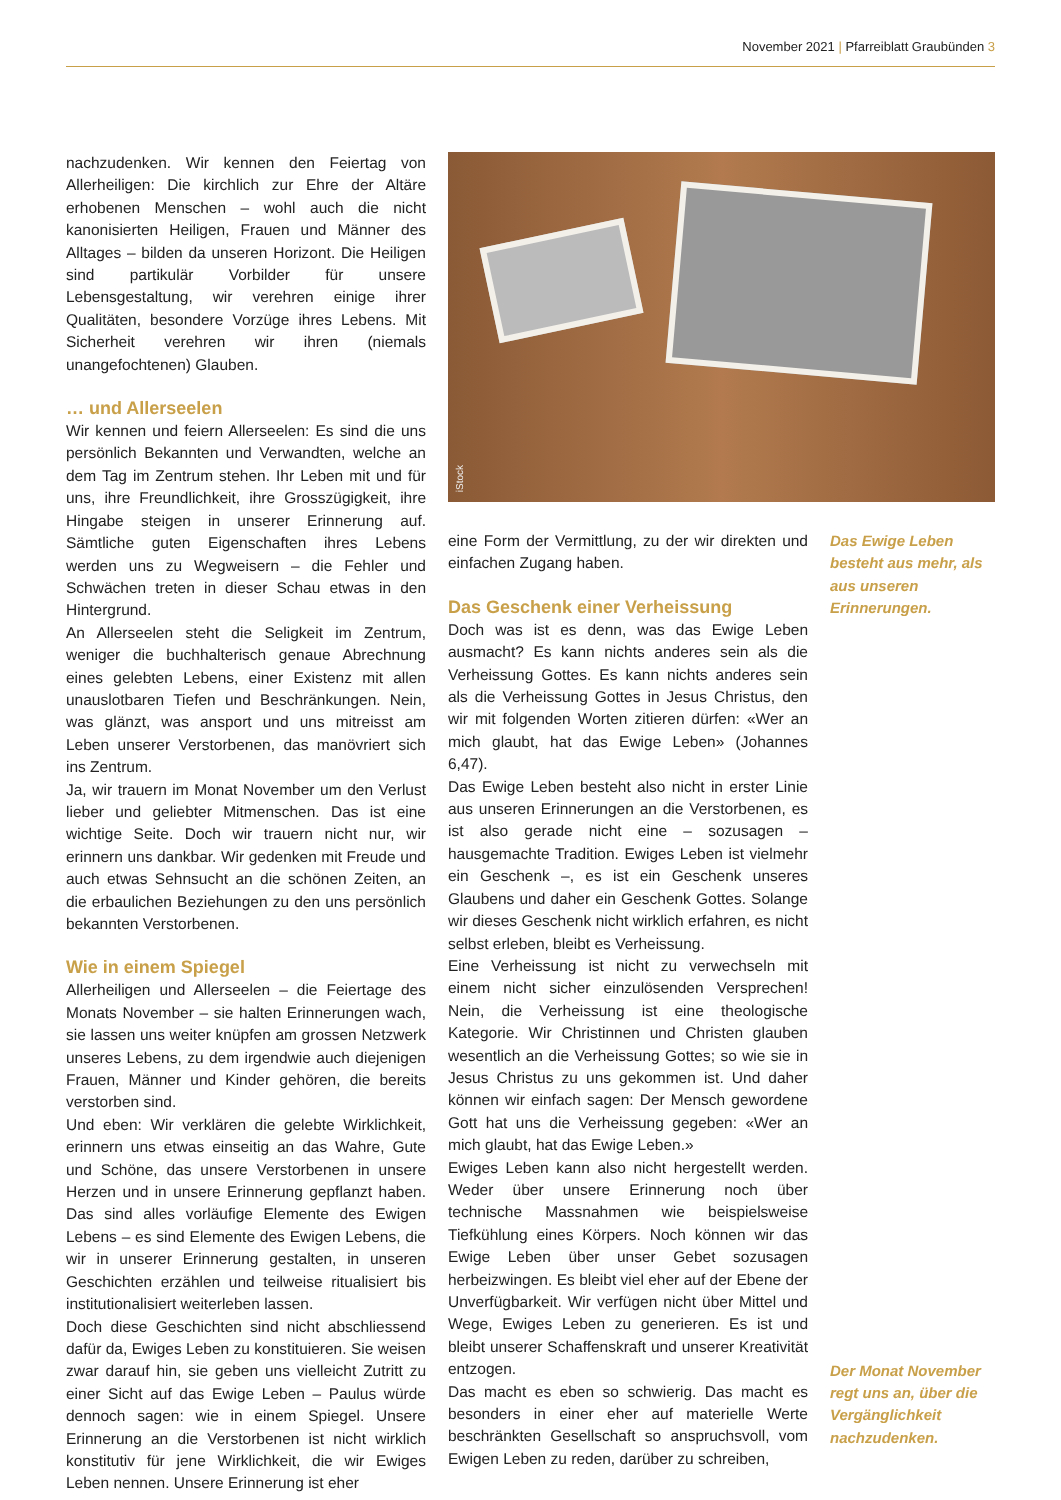November 2021 | Pfarreiblatt Graubünden 3
nachzudenken. Wir kennen den Feiertag von Allerheiligen: Die kirchlich zur Ehre der Altäre erhobenen Menschen – wohl auch die nicht kanonisierten Heiligen, Frauen und Männer des Alltages – bilden da unseren Horizont. Die Heiligen sind partikulär Vorbilder für unsere Lebensgestaltung, wir verehren einige ihrer Qualitäten, besondere Vorzüge ihres Lebens. Mit Sicherheit verehren wir ihren (niemals unangefochtenen) Glauben.
… und Allerseelen
Wir kennen und feiern Allerseelen: Es sind die uns persönlich Bekannten und Verwandten, welche an dem Tag im Zentrum stehen. Ihr Leben mit und für uns, ihre Freundlichkeit, ihre Grosszügigkeit, ihre Hingabe steigen in unserer Erinnerung auf. Sämtliche guten Eigenschaften ihres Lebens werden uns zu Wegweisern – die Fehler und Schwächen treten in dieser Schau etwas in den Hintergrund.
An Allerseelen steht die Seligkeit im Zentrum, weniger die buchhalterisch genaue Abrechnung eines gelebten Lebens, einer Existenz mit allen unauslotbaren Tiefen und Beschränkungen. Nein, was glänzt, was ansport und uns mitreisst am Leben unserer Verstorbenen, das manövriert sich ins Zentrum.
Ja, wir trauern im Monat November um den Verlust lieber und geliebter Mitmenschen. Das ist eine wichtige Seite. Doch wir trauern nicht nur, wir erinnern uns dankbar. Wir gedenken mit Freude und auch etwas Sehnsucht an die schönen Zeiten, an die erbaulichen Beziehungen zu den uns persönlich bekannten Verstorbenen.
Wie in einem Spiegel
Allerheiligen und Allerseelen – die Feiertage des Monats November – sie halten Erinnerungen wach, sie lassen uns weiter knüpfen am grossen Netzwerk unseres Lebens, zu dem irgendwie auch diejenigen Frauen, Männer und Kinder gehören, die bereits verstorben sind.
Und eben: Wir verklären die gelebte Wirklichkeit, erinnern uns etwas einseitig an das Wahre, Gute und Schöne, das unsere Verstorbenen in unsere Herzen und in unsere Erinnerung gepflanzt haben. Das sind alles vorläufige Elemente des Ewigen Lebens – es sind Elemente des Ewigen Lebens, die wir in unserer Erinnerung gestalten, in unseren Geschichten erzählen und teilweise ritualisiert bis institutionalisiert weiterleben lassen.
Doch diese Geschichten sind nicht abschliessend dafür da, Ewiges Leben zu konstituieren. Sie weisen zwar darauf hin, sie geben uns vielleicht Zutritt zu einer Sicht auf das Ewige Leben – Paulus würde dennoch sagen: wie in einem Spiegel. Unsere Erinnerung an die Verstorbenen ist nicht wirklich konstitutiv für jene Wirklichkeit, die wir Ewiges Leben nennen. Unsere Erinnerung ist eher
iStock
eine Form der Vermittlung, zu der wir direkten und einfachen Zugang haben.
Das Geschenk einer Verheissung
Doch was ist es denn, was das Ewige Leben ausmacht? Es kann nichts anderes sein als die Verheissung Gottes. Es kann nichts anderes sein als die Verheissung Gottes in Jesus Christus, den wir mit folgenden Worten zitieren dürfen: «Wer an mich glaubt, hat das Ewige Leben» (Johannes 6,47).
Das Ewige Leben besteht also nicht in erster Linie aus unseren Erinnerungen an die Verstorbenen, es ist also gerade nicht eine – sozusagen – hausgemachte Tradition. Ewiges Leben ist vielmehr ein Geschenk –, es ist ein Geschenk unseres Glaubens und daher ein Geschenk Gottes. Solange wir dieses Geschenk nicht wirklich erfahren, es nicht selbst erleben, bleibt es Verheissung.
Eine Verheissung ist nicht zu verwechseln mit einem nicht sicher einzulösenden Versprechen! Nein, die Verheissung ist eine theologische Kategorie. Wir Christinnen und Christen glauben wesentlich an die Verheissung Gottes; so wie sie in Jesus Christus zu uns gekommen ist. Und daher können wir einfach sagen: Der Mensch gewordene Gott hat uns die Verheissung gegeben: «Wer an mich glaubt, hat das Ewige Leben.»
Ewiges Leben kann also nicht hergestellt werden. Weder über unsere Erinnerung noch über technische Massnahmen wie beispielsweise Tiefkühlung eines Körpers. Noch können wir das Ewige Leben über unser Gebet sozusagen herbeizwingen. Es bleibt viel eher auf der Ebene der Unverfügbarkeit. Wir verfügen nicht über Mittel und Wege, Ewiges Leben zu generieren. Es ist und bleibt unserer Schaffenskraft und unserer Kreativität entzogen.
Das macht es eben so schwierig. Das macht es besonders in einer eher auf materielle Werte beschränkten Gesellschaft so anspruchsvoll, vom Ewigen Leben zu reden, darüber zu schreiben,
Das Ewige Leben besteht aus mehr, als aus unseren Erinnerungen.
Der Monat November regt uns an, über die Vergänglichkeit nachzudenken.